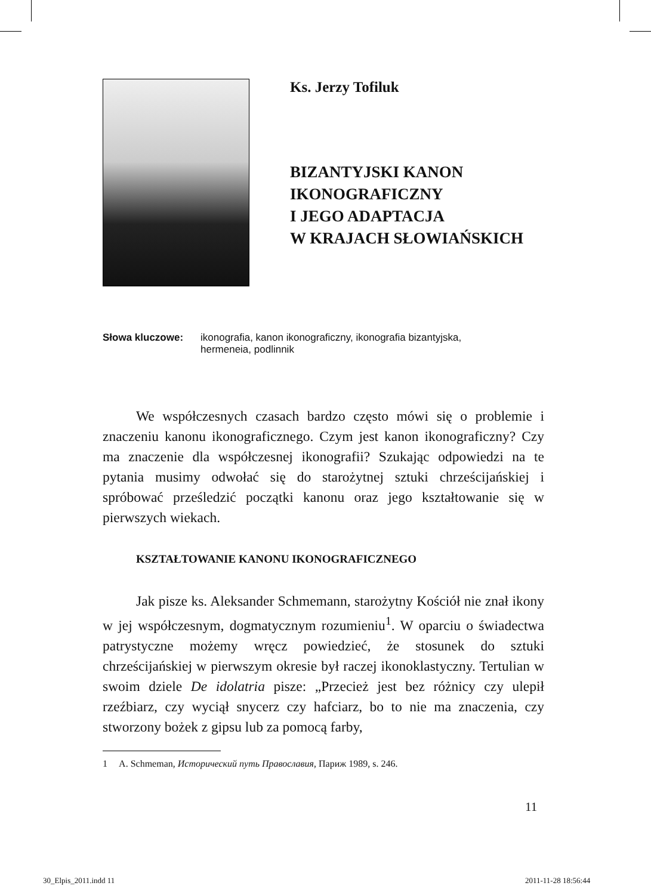Ks. Jerzy Tofiluk
BIZANTYJSKI KANON
IKONOGRAFICZNY
I JEGO ADAPTACJA
W KRAJACH SŁOWIAŃSKICH
Słowa kluczowe: ikonografia, kanon ikonograficzny, ikonografia bizantyjska,
hermeneia, podlinnik
We współczesnych czasach bardzo często mówi się o problemie i znaczeniu kanonu ikonograficznego. Czym jest kanon ikonograficzny? Czy ma znaczenie dla współczesnej ikonografii? Szukając odpowiedzi na te pytania musimy odwołać się do starożytnej sztuki chrześcijańskiej i spróbować prześledzić początki kanonu oraz jego kształtowanie się w pierwszych wiekach.
KSZTAŁTOWANIE KANONU IKONOGRAFICZNEGO
Jak pisze ks. Aleksander Schmemann, starożytny Kościół nie znał ikony w jej współczesnym, dogmatycznym rozumieniu<sup>1</sup>. W oparciu o świadectwa patrystyczne możemy wręcz powiedzieć, że stosunek do sztuki chrześcijańskiej w pierwszym okresie był raczej ikonoklastyczny. Tertulian w swoim dziele De idolatria pisze: „Przecież jest bez różnicy czy ulepił rzeźbiarz, czy wyciął snycerz czy hafciarz, bo to nie ma znaczenia, czy stworzony bożek z gipsu lub za pomocą farby,
1 A. Schmeman, Исторический путь Православия, Париж 1989, s. 246.
11
30_Elpis_2011.indd 11 2011-11-28 18:56:44